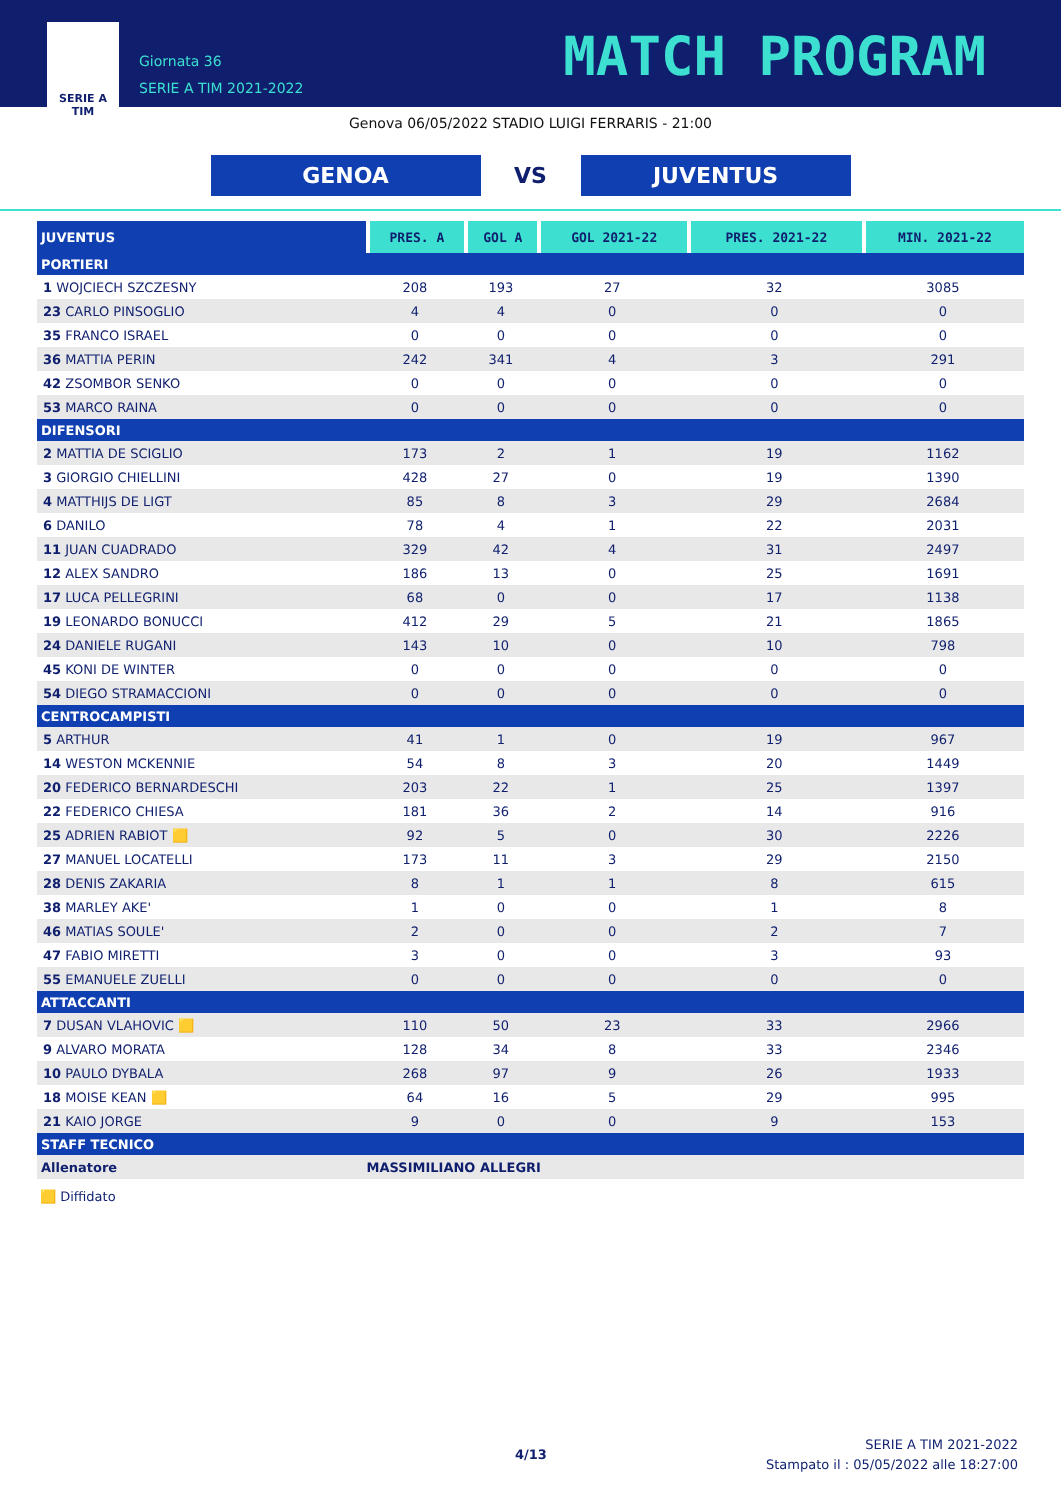SERIE A
TIM
Giornata 36
SERIE A TIM 2021-2022
MATCH PROGRAM
Genova 06/05/2022 STADIO LUIGI FERRARIS - 21:00
GENOA
VS
JUVENTUS
| JUVENTUS | PRES. A | GOL A | GOL 2021-22 | PRES. 2021-22 | MIN. 2021-22 |
| --- | --- | --- | --- | --- | --- |
| PORTIERI | | | | | |
| 1 WOJCIECH SZCZESNY | 208 | 193 | 27 | 32 | 3085 |
| 23 CARLO PINSOGLIO | 4 | 4 | 0 | 0 | 0 |
| 35 FRANCO ISRAEL | 0 | 0 | 0 | 0 | 0 |
| 36 MATTIA PERIN | 242 | 341 | 4 | 3 | 291 |
| 42 ZSOMBOR SENKO | 0 | 0 | 0 | 0 | 0 |
| 53 MARCO RAINA | 0 | 0 | 0 | 0 | 0 |
| DIFENSORI | | | | | |
| 2 MATTIA DE SCIGLIO | 173 | 2 | 1 | 19 | 1162 |
| 3 GIORGIO CHIELLINI | 428 | 27 | 0 | 19 | 1390 |
| 4 MATTHIJS DE LIGT | 85 | 8 | 3 | 29 | 2684 |
| 6 DANILO | 78 | 4 | 1 | 22 | 2031 |
| 11 JUAN CUADRADO | 329 | 42 | 4 | 31 | 2497 |
| 12 ALEX SANDRO | 186 | 13 | 0 | 25 | 1691 |
| 17 LUCA PELLEGRINI | 68 | 0 | 0 | 17 | 1138 |
| 19 LEONARDO BONUCCI | 412 | 29 | 5 | 21 | 1865 |
| 24 DANIELE RUGANI | 143 | 10 | 0 | 10 | 798 |
| 45 KONI DE WINTER | 0 | 0 | 0 | 0 | 0 |
| 54 DIEGO STRAMACCIONI | 0 | 0 | 0 | 0 | 0 |
| CENTROCAMPISTI | | | | | |
| 5 ARTHUR | 41 | 1 | 0 | 19 | 967 |
| 14 WESTON MCKENNIE | 54 | 8 | 3 | 20 | 1449 |
| 20 FEDERICO BERNARDESCHI | 203 | 22 | 1 | 25 | 1397 |
| 22 FEDERICO CHIESA | 181 | 36 | 2 | 14 | 916 |
| 25 ADRIEN RABIOT 🟨 | 92 | 5 | 0 | 30 | 2226 |
| 27 MANUEL LOCATELLI | 173 | 11 | 3 | 29 | 2150 |
| 28 DENIS ZAKARIA | 8 | 1 | 1 | 8 | 615 |
| 38 MARLEY AKE' | 1 | 0 | 0 | 1 | 8 |
| 46 MATIAS SOULE' | 2 | 0 | 0 | 2 | 7 |
| 47 FABIO MIRETTI | 3 | 0 | 0 | 3 | 93 |
| 55 EMANUELE ZUELLI | 0 | 0 | 0 | 0 | 0 |
| ATTACCANTI | | | | | |
| 7 DUSAN VLAHOVIC 🟨 | 110 | 50 | 23 | 33 | 2966 |
| 9 ALVARO MORATA | 128 | 34 | 8 | 33 | 2346 |
| 10 PAULO DYBALA | 268 | 97 | 9 | 26 | 1933 |
| 18 MOISE KEAN 🟨 | 64 | 16 | 5 | 29 | 995 |
| 21 KAIO JORGE | 9 | 0 | 0 | 9 | 153 |
| STAFF TECNICO | | | | | |
| Allenatore | MASSIMILIANO ALLEGRI | | | | |
🟨 Diffidato
4/13
SERIE A TIM 2021-2022
Stampato il : 05/05/2022 alle 18:27:00